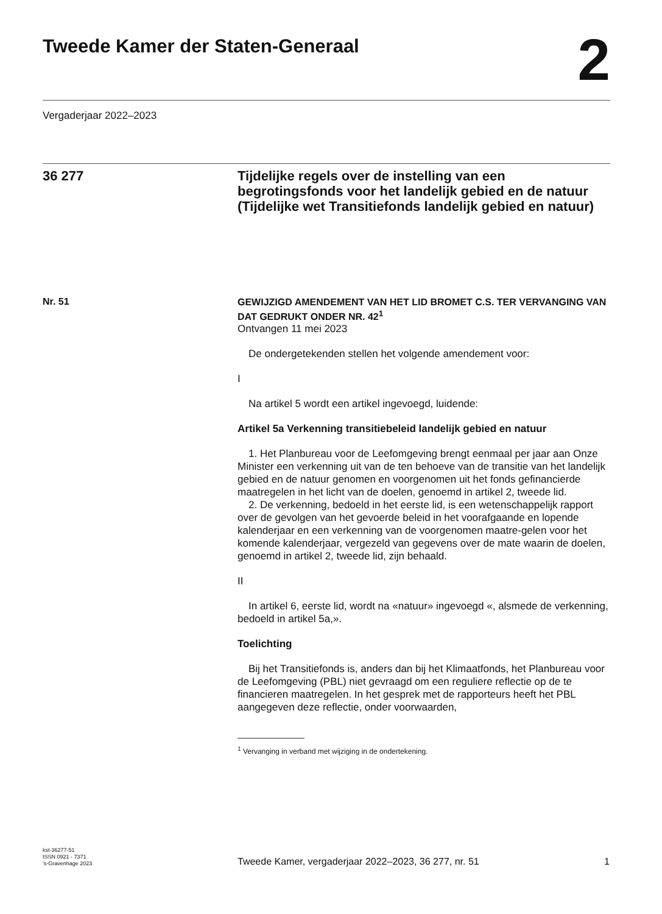Tweede Kamer der Staten-Generaal
2
Vergaderjaar 2022–2023
36 277
Tijdelijke regels over de instelling van een begrotingsfonds voor het landelijk gebied en de natuur (Tijdelijke wet Transitiefonds landelijk gebied en natuur)
Nr. 51
GEWIJZIGD AMENDEMENT VAN HET LID BROMET C.S. TER VERVANGING VAN DAT GEDRUKT ONDER NR. 42<sup>1</sup>
Ontvangen 11 mei 2023
De ondergetekenden stellen het volgende amendement voor:
I
Na artikel 5 wordt een artikel ingevoegd, luidende:
Artikel 5a Verkenning transitiebeleid landelijk gebied en natuur
1. Het Planbureau voor de Leefomgeving brengt eenmaal per jaar aan Onze Minister een verkenning uit van de ten behoeve van de transitie van het landelijk gebied en de natuur genomen en voorgenomen uit het fonds gefinancierde maatregelen in het licht van de doelen, genoemd in artikel 2, tweede lid.
2. De verkenning, bedoeld in het eerste lid, is een wetenschappelijk rapport over de gevolgen van het gevoerde beleid in het voorafgaande en lopende kalenderjaar en een verkenning van de voorgenomen maatre-gelen voor het komende kalenderjaar, vergezeld van gegevens over de mate waarin de doelen, genoemd in artikel 2, tweede lid, zijn behaald.
II
In artikel 6, eerste lid, wordt na «natuur» ingevoegd «, alsmede de verkenning, bedoeld in artikel 5a,».
Toelichting
Bij het Transitiefonds is, anders dan bij het Klimaatfonds, het Planbureau voor de Leefomgeving (PBL) niet gevraagd om een reguliere reflectie op de te financieren maatregelen. In het gesprek met de rapporteurs heeft het PBL aangegeven deze reflectie, onder voorwaarden,
<sup>1</sup> Vervanging in verband met wijziging in de ondertekening.
kst-36277-51
ISSN 0921 - 7371
's-Gravenhage 2023
Tweede Kamer, vergaderjaar 2022–2023, 36 277, nr. 51
1